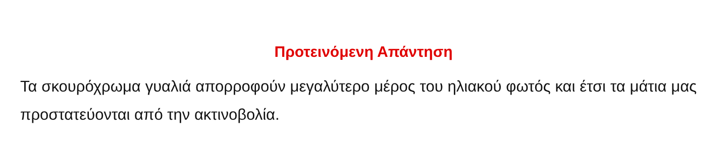Προτεινόμενη Απάντηση
Τα σκουρόχρωμα γυαλιά απορροφούν μεγαλύτερο μέρος του ηλιακού φωτός και έτσι τα μάτια μας προστατεύονται από την ακτινοβολία.